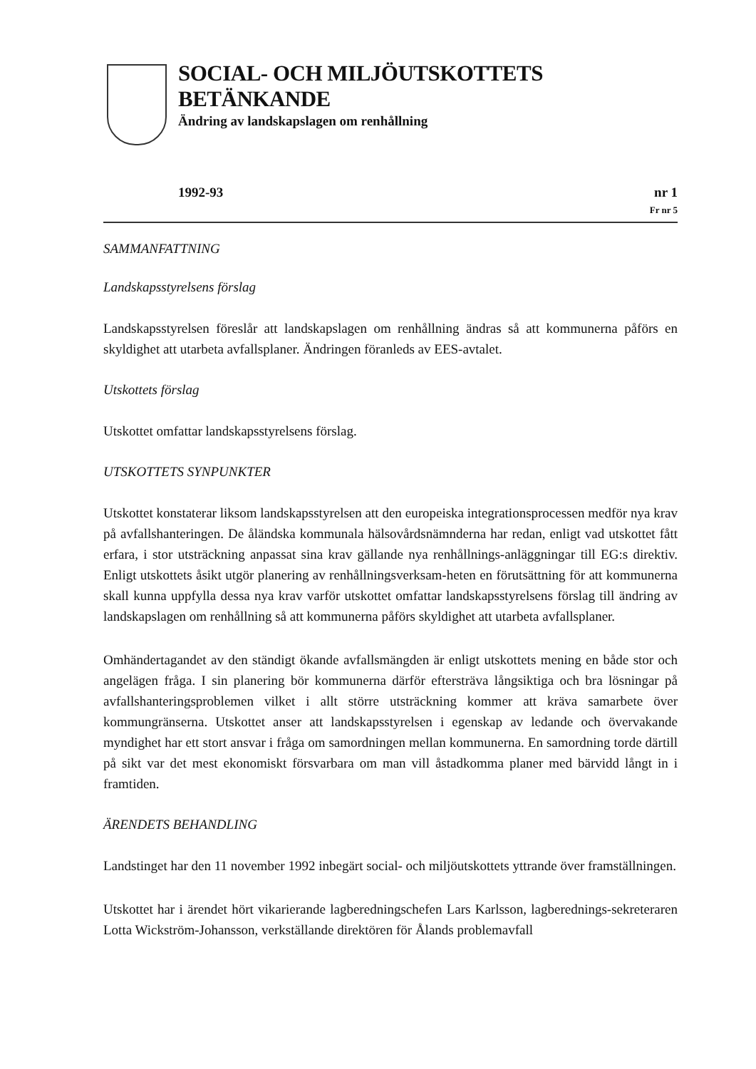SOCIAL- OCH MILJÖUTSKOTTETS BETÄNKANDE
Ändring av landskapslagen om renhållning
1992-93 nr 1
Fr nr 5
SAMMANFATTNING
Landskapsstyrelsens förslag
Landskapsstyrelsen föreslår att landskapslagen om renhållning ändras så att kommunerna påförs en skyldighet att utarbeta avfallsplaner. Ändringen föranleds av EES-avtalet.
Utskottets förslag
Utskottet omfattar landskapsstyrelsens förslag.
UTSKOTTETS SYNPUNKTER
Utskottet konstaterar liksom landskapsstyrelsen att den europeiska integrationsprocessen medför nya krav på avfallshanteringen. De åländska kommunala hälsovårdsnämnderna har redan, enligt vad utskottet fått erfara, i stor utsträckning anpassat sina krav gällande nya renhållnings-anläggningar till EG:s direktiv. Enligt utskottets åsikt utgör planering av renhållningsverksam-heten en förutsättning för att kommunerna skall kunna uppfylla dessa nya krav varför utskottet omfattar landskapsstyrelsens förslag till ändring av landskapslagen om renhållning så att kommunerna påförs skyldighet att utarbeta avfallsplaner.
Omhändertagandet av den ständigt ökande avfallsmängden är enligt utskottets mening en både stor och angelägen fråga. I sin planering bör kommunerna därför eftersträva långsiktiga och bra lösningar på avfallshanteringsproblemen vilket i allt större utsträckning kommer att kräva samarbete över kommungränserna. Utskottet anser att landskapsstyrelsen i egenskap av ledande och övervakande myndighet har ett stort ansvar i fråga om samordningen mellan kommunerna. En samordning torde därtill på sikt var det mest ekonomiskt försvarbara om man vill åstadkomma planer med bärvidd långt in i framtiden.
ÄRENDETS BEHANDLING
Landstinget har den 11 november 1992 inbegärt social- och miljöutskottets yttrande över framställningen.
Utskottet har i ärendet hört vikarierande lagberedningschefen Lars Karlsson, lagberednings-sekreteraren Lotta Wickström-Johansson, verkställande direktören för Ålands problemavfall